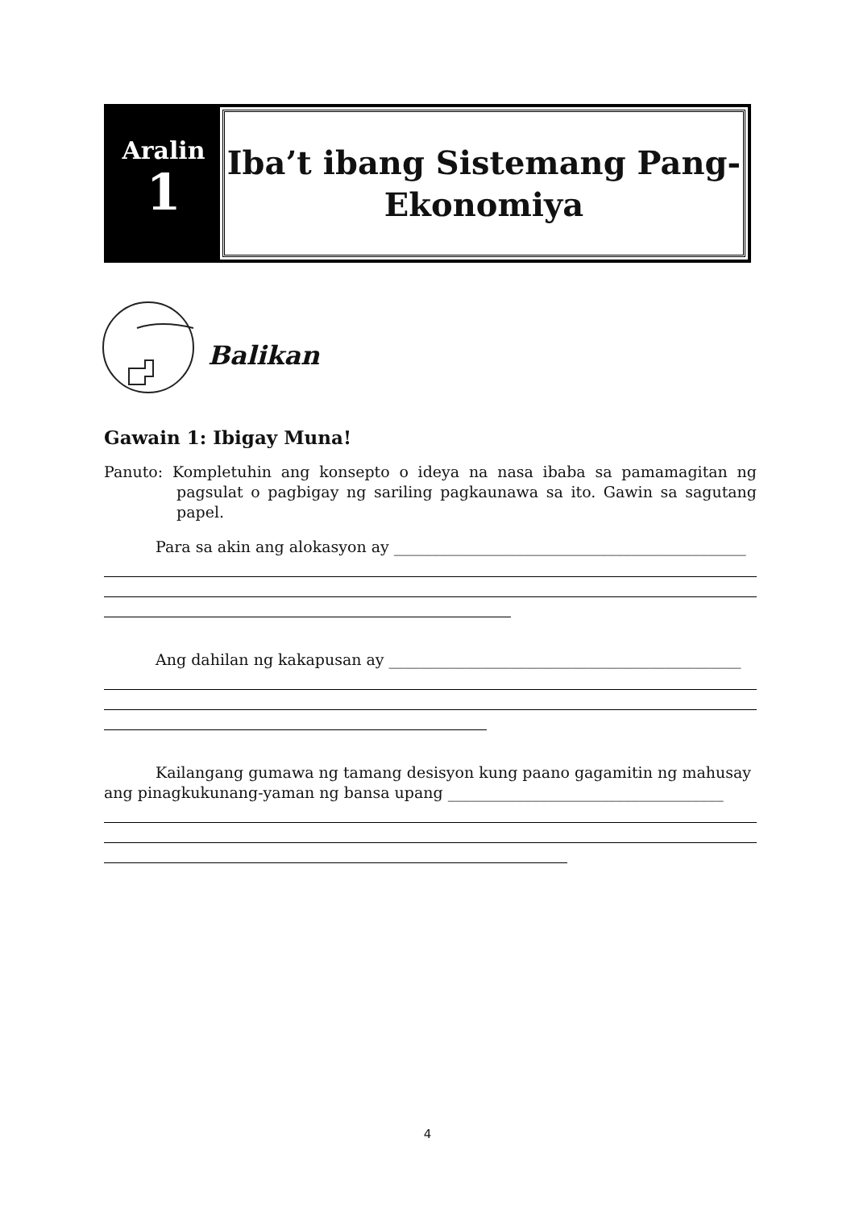Aralin
1
Iba’t ibang Sistemang Pang-
Ekonomiya
Balikan
Gawain 1: Ibigay Muna!
Panuto: Kompletuhin ang konsepto o ideya na nasa ibaba sa pamamagitan ng pagsulat o pagbigay ng sariling pagkaunawa sa ito. Gawin sa sagutang papel.
Para sa akin ang alokasyon ay ______________________________________________
Ang dahilan ng kakapusan ay ______________________________________________
Kailangang gumawa ng tamang desisyon kung paano gagamitin ng mahusay ang pinagkukunang-yaman ng bansa upang ____________________________________
4